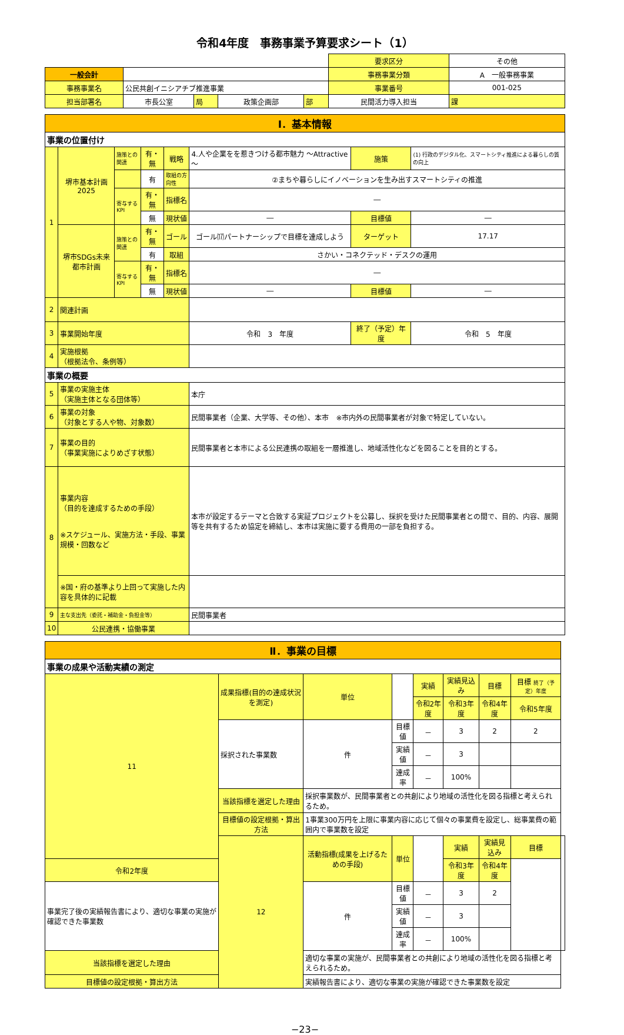令和4年度　事務事業予算要求シート（1）
| | | | | | | 要求区分 | その他 | |
| 一般会計 | | | | | | 事務事業分類 | A 一般事務事業 | |
| 事務事業名 | 公民共創イニシアチブ推進事業 | | | | | 事業番号 | 001-025 | |
| 担当部署名 | 市長公室 | 局 | 政策企画部 | 部 | 民間活力導入担当 | | | 課 |
| Ⅰ．基本情報 | | | | | | | |
| 事業の位置付け | | | | | | | |
| 1 | 堺市基本計画2025 | 施策との関連 | 有・無 | 戦略 | 4.人や企業をを惹きつける都市魅力 ～Attractive～ | 施策 | (1) 行政のデジタル化、スマートシティ推進による暮らしの質の向上 |
| | | | 有 | 取組の方向性 | ②まちや暮らしにイノベーションを生み出すスマートシティの推進 | | |
| | | 寄与するKPI | 有・無 | 指標名 | ― | | |
| | | | 無 | 現状値 | ― | 目標値 | ― |
| | 堺市SDGs未来都市計画 | 施策との関連 | 有・無 | ゴール | ゴール⒄パートナーシップで目標を達成しよう | ターゲット | 17.17 |
| | | | 有 | 取組 | さかい・コネクテッド・デスクの運用 | | |
| | | 寄与するKPI | 有・無 | 指標名 | ― | | |
| | | | 無 | 現状値 | ― | 目標値 | ― |
| 2 | 関連計画 | | | | | | |
| 3 | 事業開始年度 | | | | 令和 3 年度 | 終了（予定）年度 | 令和 5 年度 |
| 4 | 実施根拠 （根拠法令、条例等） | | | | | | |
| 事業の概要 | | | | | | | |
| 5 | 事業の実施主体 （実施主体となる団体等） | | | | 本庁 | | |
| 6 | 事業の対象 （対象とする人や物、対象数） | | | | 民間事業者（企業、大学等、その他）、本市 ※市内外の民間事業者が対象で特定していない。 | | |
| 7 | 事業の目的 （事業実施によりめざす状態） | | | | 民間事業者と本市による公民連携の取組を一層推進し、地域活性化などを図ることを目的とする。 | | |
| 8 | 事業内容 （目的を達成するための手段） ※スケジュール、実施方法・手段、事業規模・回数など | | | | 本市が設定するテーマと合致する実証プロジェクトを公募し、採択を受けた民間事業者との間で、目的、内容、展開等を共有するため協定を締結し、本市は実施に要する費用の一部を負担する。 | | |
| | ※国・府の基準より上回って実施した内容を具体的に記載 | | | | | | |
| 9 | 主な支出先（委託・補助金・負担金等） | | | | 民間事業者 | | |
| 10 | 公民連携・協働事業 | | | | | | |
| Ⅱ．事業の目標 | | | | | | | | |
| 事業の成果や活動実績の測定 | | | | | | | | |
| 11 | 成果指標(目的の達成状況を測定) | 単位 | | 実績 | 実績見込み | 目標 | 目標 終了（予定）年度 | |
| | | | | 令和2年度 | 令和3年度 | 令和4年度 | 令和5年度 | |
| | 採択された事業数 | 件 | 目標値 | － | 3 | 2 | 2 | |
| | | | 実績値 | － | 3 | | | |
| | | | 達成率 | － | 100% | | | |
| | 当該指標を選定した理由 | 採択事業数が、民間事業者との共創により地域の活性化を図る指標と考えられるため。 | | | | | | |
| | 目標値の設定根拠・算出方法 | 1事業300万円を上限に事業内容に応じて個々の事業費を設定し、総事業費の範囲内で事業数を設定 | | | | | | |
| | 12 | 活動指標(成果を上げるための手段) | 単位 | | 実績 | 実績見込み | 目標 | |
| 令和2年度 | | | | | 令和3年度 | 令和4年度 | | |
| 事業完了後の実績報告書により、適切な事業の実施が確認できた事業数 | | 件 | 目標値 | － | 3 | 2 | | |
| | | | 実績値 | － | 3 | | | |
| | | | 達成率 | － | 100% | | | |
| 当該指標を選定した理由 | | 適切な事業の実施が、民間事業者との共創により地域の活性化を図る指標と考えられるため。 | | | | | | |
| 目標値の設定根拠・算出方法 | | 実績報告書により、適切な事業の実施が確認できた事業数を設定 | | | | | | |
−23−